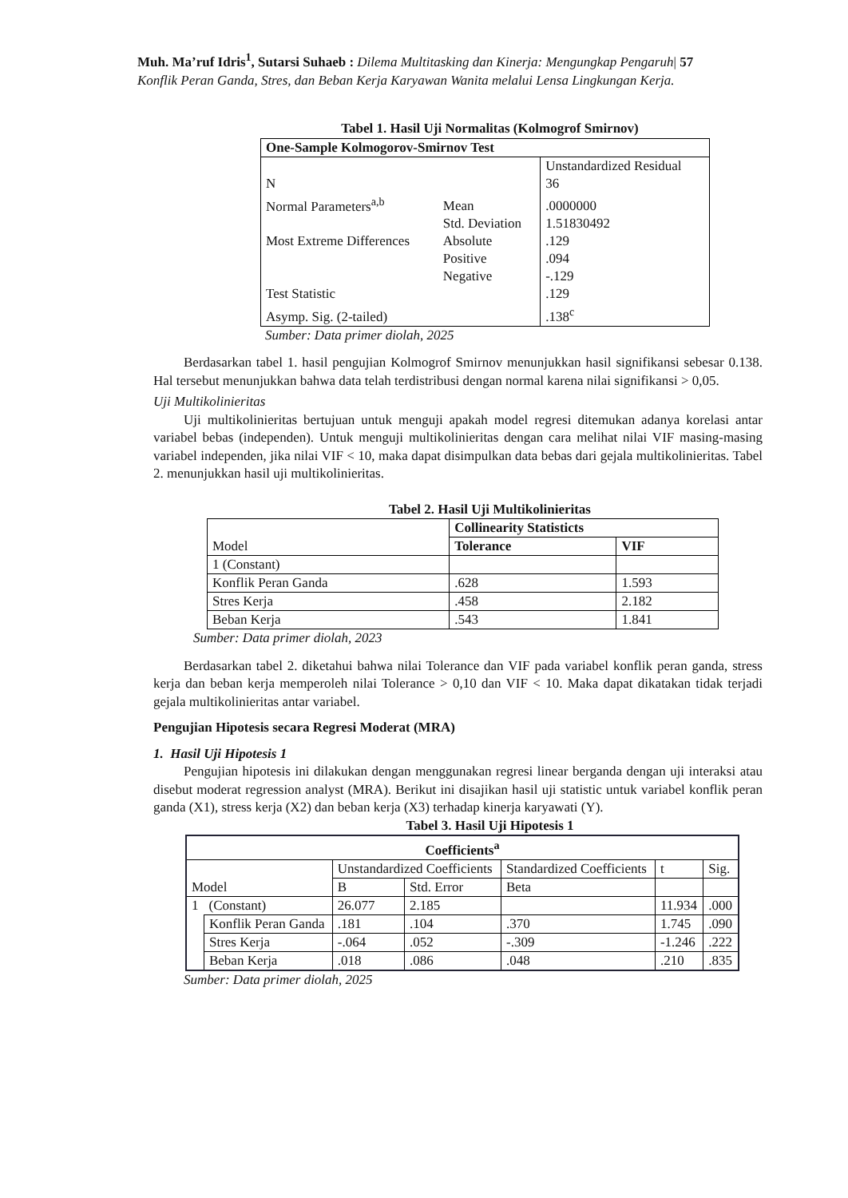Muh. Ma’ruf Idris<sup>1</sup>, Sutarsi Suhaeb : Dilema Multitasking dan Kinerja: Mengungkap Pengaruh| 57
Konflik Peran Ganda, Stres, dan Beban Kerja Karyawan Wanita melalui Lensa Lingkungan Kerja.
Tabel 1. Hasil Uji Normalitas (Kolmogrof Smirnov)
| One-Sample Kolmogorov-Smirnov Test | | |
| --- | --- | --- |
| | | Unstandardized Residual |
| N | | 36 |
| Normal Parameters<sup>a,b</sup> | Mean | .0000000 |
| | Std. Deviation | 1.51830492 |
| Most Extreme Differences | Absolute | .129 |
| | Positive | .094 |
| | Negative | -.129 |
| Test Statistic | | .129 |
| Asymp. Sig. (2-tailed) | | .138<sup>c</sup> |
Sumber: Data primer diolah, 2025
Berdasarkan tabel 1. hasil pengujian Kolmogrof Smirnov menunjukkan hasil signifikansi sebesar 0.138. Hal tersebut menunjukkan bahwa data telah terdistribusi dengan normal karena nilai signifikansi > 0,05.
Uji Multikolinieritas
Uji multikolinieritas bertujuan untuk menguji apakah model regresi ditemukan adanya korelasi antar variabel bebas (independen). Untuk menguji multikolinieritas dengan cara melihat nilai VIF masing-masing variabel independen, jika nilai VIF < 10, maka dapat disimpulkan data bebas dari gejala multikolinieritas. Tabel 2. menunjukkan hasil uji multikolinieritas.
Tabel 2. Hasil Uji Multikolinieritas
| Model | Collinearity Statisticts | |
| | Tolerance | VIF |
| 1 (Constant) | | |
| Konflik Peran Ganda | .628 | 1.593 |
| Stres Kerja | .458 | 2.182 |
| Beban Kerja | .543 | 1.841 |
Sumber: Data primer diolah, 2023
Berdasarkan tabel 2. diketahui bahwa nilai Tolerance dan VIF pada variabel konflik peran ganda, stress kerja dan beban kerja memperoleh nilai Tolerance > 0,10 dan VIF < 10. Maka dapat dikatakan tidak terjadi gejala multikolinieritas antar variabel.
Pengujian Hipotesis secara Regresi Moderat (MRA)
1. Hasil Uji Hipotesis 1
Pengujian hipotesis ini dilakukan dengan menggunakan regresi linear berganda dengan uji interaksi atau disebut moderat regression analyst (MRA). Berikut ini disajikan hasil uji statistic untuk variabel konflik peran ganda (X1), stress kerja (X2) dan beban kerja (X3) terhadap kinerja karyawati (Y).
Tabel 3. Hasil Uji Hipotesis 1
| Coefficients<sup>a</sup> | | | | | | |
| --- | --- | --- | --- | --- | --- | --- |
| Model | | Unstandardized Coefficients | | Standardized Coefficients | t | Sig. |
| | | B | Std. Error | Beta | | |
| 1 | (Constant) | 26.077 | 2.185 | | 11.934 | .000 |
| | Konflik Peran Ganda | .181 | .104 | .370 | 1.745 | .090 |
| | Stres Kerja | -.064 | .052 | -.309 | -1.246 | .222 |
| | Beban Kerja | .018 | .086 | .048 | .210 | .835 |
Sumber: Data primer diolah, 2025